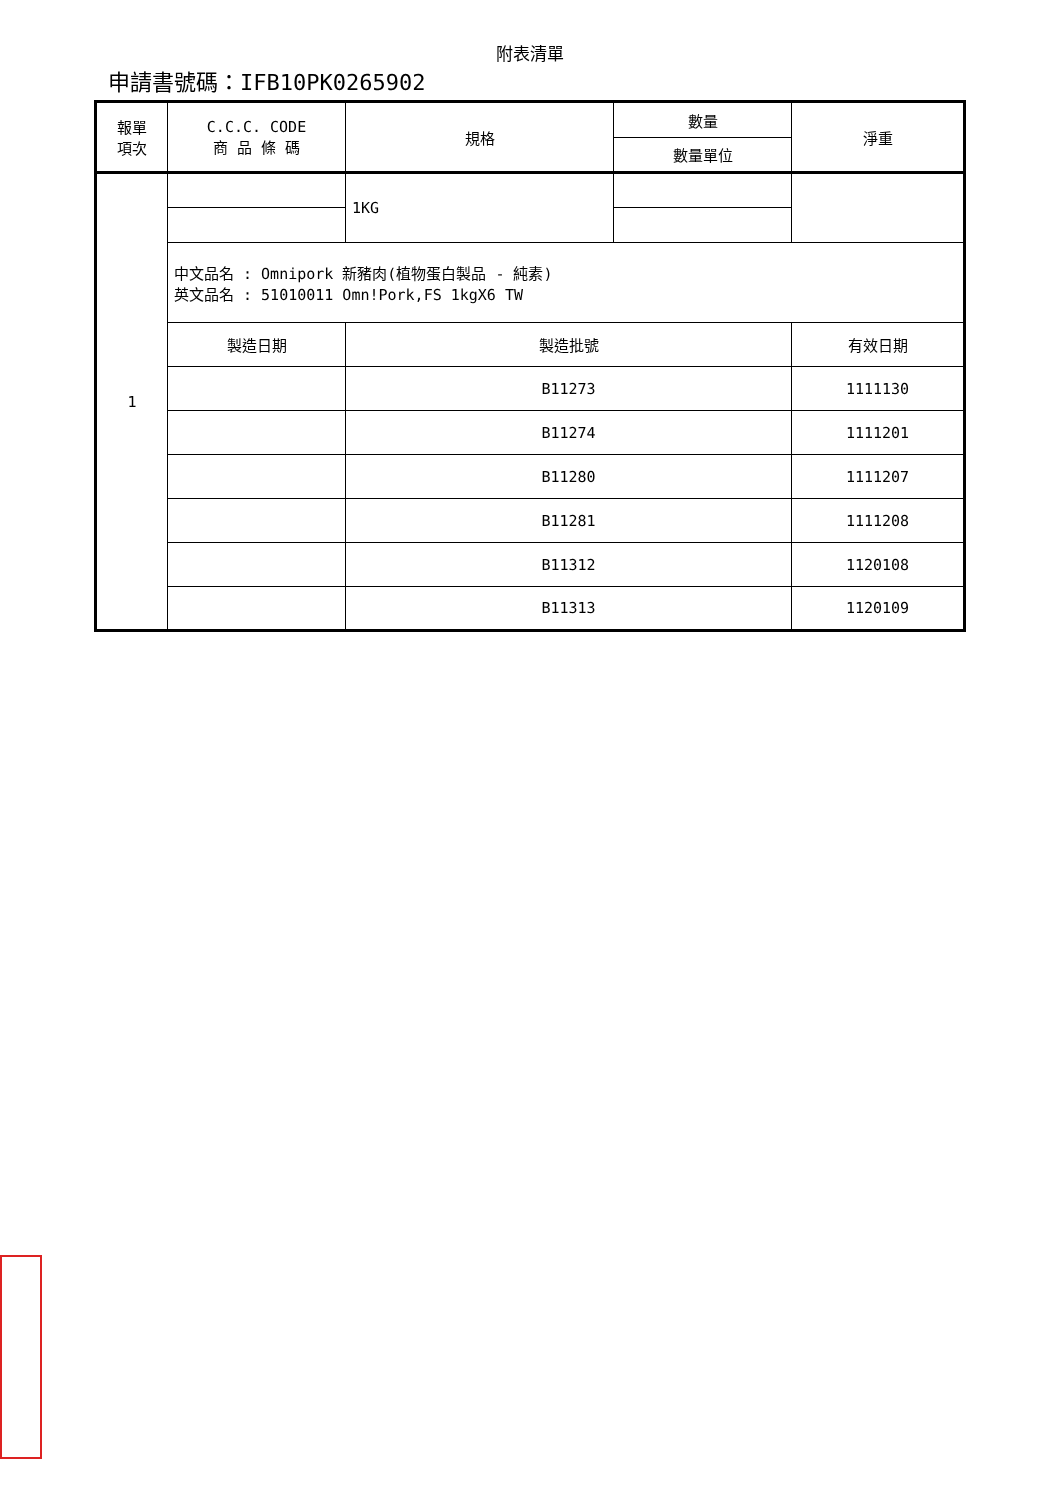附表清單
申請書號碼：IFB10PK0265902
| 報單 項次 | C.C.C. CODE 商 品 條 碼 | 規格 | 數量 | 淨重 |
| | | | 數量單位 | |
| 1 | | 1KG | | |
| | 中文品名 : Omnipork 新豬肉(植物蛋白製品 - 純素) 英文品名 : 51010011 Omn!Pork,FS 1kgX6 TW | | | |
| | 製造日期 | 製造批號 | | 有效日期 |
| | | B11273 | | 1111130 |
| | | B11274 | | 1111201 |
| | | B11280 | | 1111207 |
| | | B11281 | | 1111208 |
| | | B11312 | | 1120108 |
| | | B11313 | | 1120109 |